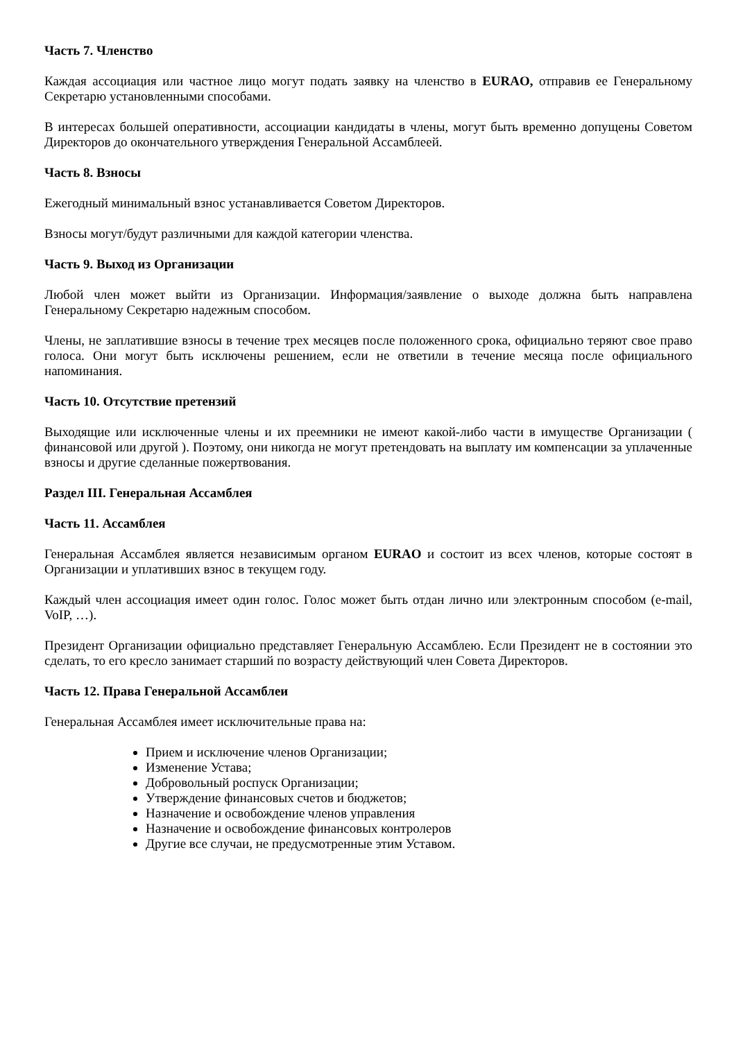Часть 7. Членство
Каждая ассоциация или частное лицо могут подать заявку на членство в EURAO, отправив ее Генеральному Секретарю установленными способами.
В интересах большей оперативности, ассоциации кандидаты в члены, могут быть временно допущены Советом Директоров до окончательного утверждения Генеральной Ассамблеей.
Часть 8. Взносы
Ежегодный минимальный взнос устанавливается Советом Директоров.
Взносы могут/будут различными для каждой категории членства.
Часть 9. Выход из Организации
Любой член может выйти из Организации. Информация/заявление о выходе должна быть направлена Генеральному Секретарю надежным способом.
Члены, не заплатившие взносы в течение трех месяцев после положенного срока, официально теряют свое право голоса. Они могут быть исключены решением, если не ответили в течение месяца после официального напоминания.
Часть 10. Отсутствие претензий
Выходящие или исключенные члены и их преемники не имеют какой-либо части в имуществе Организации ( финансовой или другой ). Поэтому, они никогда не могут претендовать на выплату им компенсации за уплаченные взносы и другие сделанные пожертвования.
Раздел III. Генеральная Ассамблея
Часть 11. Ассамблея
Генеральная Ассамблея является независимым органом EURAO и состоит из всех членов, которые состоят в Организации и уплативших взнос в текущем году.
Каждый член ассоциация имеет один голос. Голос может быть отдан лично или электронным способом (e-mail, VoIP, …).
Президент Организации официально представляет Генеральную Ассамблею. Если Президент не в состоянии это сделать, то его кресло занимает старший по возрасту действующий член Совета Директоров.
Часть 12. Права Генеральной Ассамблеи
Генеральная Ассамблея имеет исключительные права на:
Прием и исключение членов Организации;
Изменение Устава;
Добровольный роспуск Организации;
Утверждение финансовых счетов и бюджетов;
Назначение и освобождение членов управления
Назначение и освобождение финансовых контролеров
Другие все случаи, не предусмотренные этим Уставом.